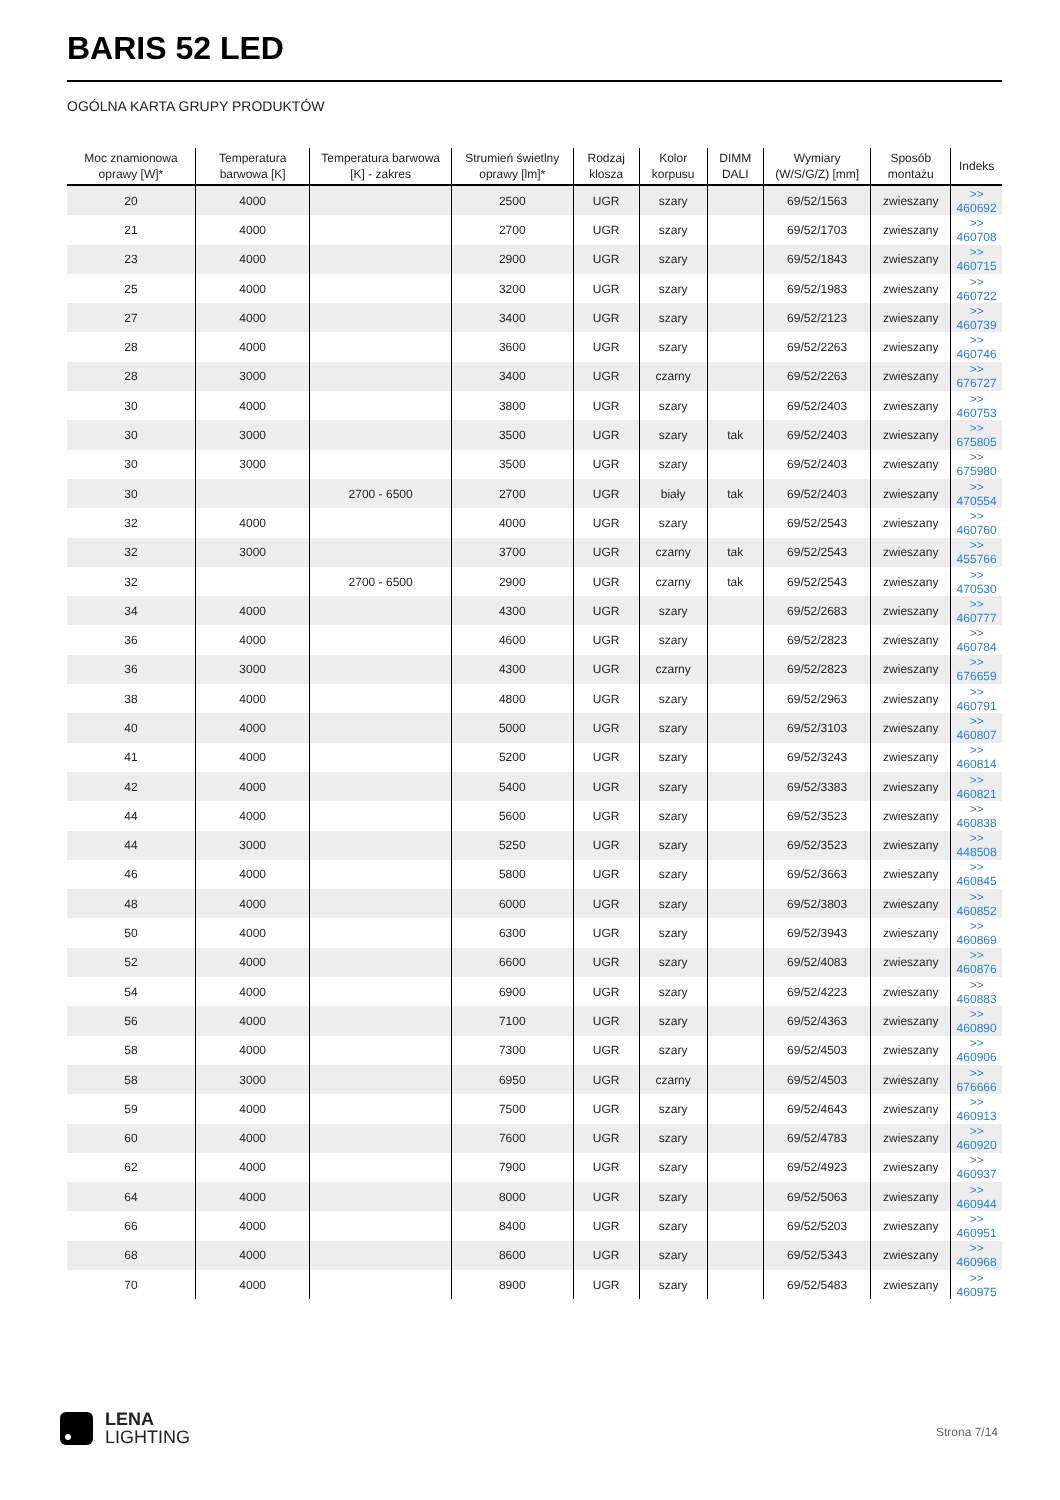BARIS 52 LED
OGÓLNA KARTA GRUPY PRODUKTÓW
| Moc znamionowa oprawy [W]* | Temperatura barwowa [K] | Temperatura barwowa [K] - zakres | Strumień świetlny oprawy [lm]* | Rodzaj klosza | Kolor korpusu | DIMM DALI | Wymiary (W/S/G/Z) [mm] | Sposób montażu | Indeks |
| --- | --- | --- | --- | --- | --- | --- | --- | --- | --- |
| 20 | 4000 | | 2500 | UGR | szary | | 69/52/1563 | zwieszany | >> 460692 |
| 21 | 4000 | | 2700 | UGR | szary | | 69/52/1703 | zwieszany | >> 460708 |
| 23 | 4000 | | 2900 | UGR | szary | | 69/52/1843 | zwieszany | >> 460715 |
| 25 | 4000 | | 3200 | UGR | szary | | 69/52/1983 | zwieszany | >> 460722 |
| 27 | 4000 | | 3400 | UGR | szary | | 69/52/2123 | zwieszany | >> 460739 |
| 28 | 4000 | | 3600 | UGR | szary | | 69/52/2263 | zwieszany | >> 460746 |
| 28 | 3000 | | 3400 | UGR | czarny | | 69/52/2263 | zwieszany | >> 676727 |
| 30 | 4000 | | 3800 | UGR | szary | | 69/52/2403 | zwieszany | >> 460753 |
| 30 | 3000 | | 3500 | UGR | szary | tak | 69/52/2403 | zwieszany | >> 675805 |
| 30 | 3000 | | 3500 | UGR | szary | | 69/52/2403 | zwieszany | >> 675980 |
| 30 | | 2700 - 6500 | 2700 | UGR | biały | tak | 69/52/2403 | zwieszany | >> 470554 |
| 32 | 4000 | | 4000 | UGR | szary | | 69/52/2543 | zwieszany | >> 460760 |
| 32 | 3000 | | 3700 | UGR | czarny | tak | 69/52/2543 | zwieszany | >> 455766 |
| 32 | | 2700 - 6500 | 2900 | UGR | czarny | tak | 69/52/2543 | zwieszany | >> 470530 |
| 34 | 4000 | | 4300 | UGR | szary | | 69/52/2683 | zwieszany | >> 460777 |
| 36 | 4000 | | 4600 | UGR | szary | | 69/52/2823 | zwieszany | >> 460784 |
| 36 | 3000 | | 4300 | UGR | czarny | | 69/52/2823 | zwieszany | >> 676659 |
| 38 | 4000 | | 4800 | UGR | szary | | 69/52/2963 | zwieszany | >> 460791 |
| 40 | 4000 | | 5000 | UGR | szary | | 69/52/3103 | zwieszany | >> 460807 |
| 41 | 4000 | | 5200 | UGR | szary | | 69/52/3243 | zwieszany | >> 460814 |
| 42 | 4000 | | 5400 | UGR | szary | | 69/52/3383 | zwieszany | >> 460821 |
| 44 | 4000 | | 5600 | UGR | szary | | 69/52/3523 | zwieszany | >> 460838 |
| 44 | 3000 | | 5250 | UGR | szary | | 69/52/3523 | zwieszany | >> 448508 |
| 46 | 4000 | | 5800 | UGR | szary | | 69/52/3663 | zwieszany | >> 460845 |
| 48 | 4000 | | 6000 | UGR | szary | | 69/52/3803 | zwieszany | >> 460852 |
| 50 | 4000 | | 6300 | UGR | szary | | 69/52/3943 | zwieszany | >> 460869 |
| 52 | 4000 | | 6600 | UGR | szary | | 69/52/4083 | zwieszany | >> 460876 |
| 54 | 4000 | | 6900 | UGR | szary | | 69/52/4223 | zwieszany | >> 460883 |
| 56 | 4000 | | 7100 | UGR | szary | | 69/52/4363 | zwieszany | >> 460890 |
| 58 | 4000 | | 7300 | UGR | szary | | 69/52/4503 | zwieszany | >> 460906 |
| 58 | 3000 | | 6950 | UGR | czarny | | 69/52/4503 | zwieszany | >> 676666 |
| 59 | 4000 | | 7500 | UGR | szary | | 69/52/4643 | zwieszany | >> 460913 |
| 60 | 4000 | | 7600 | UGR | szary | | 69/52/4783 | zwieszany | >> 460920 |
| 62 | 4000 | | 7900 | UGR | szary | | 69/52/4923 | zwieszany | >> 460937 |
| 64 | 4000 | | 8000 | UGR | szary | | 69/52/5063 | zwieszany | >> 460944 |
| 66 | 4000 | | 8400 | UGR | szary | | 69/52/5203 | zwieszany | >> 460951 |
| 68 | 4000 | | 8600 | UGR | szary | | 69/52/5343 | zwieszany | >> 460968 |
| 70 | 4000 | | 8900 | UGR | szary | | 69/52/5483 | zwieszany | >> 460975 |
LENA
LIGHTING
Strona 7/14